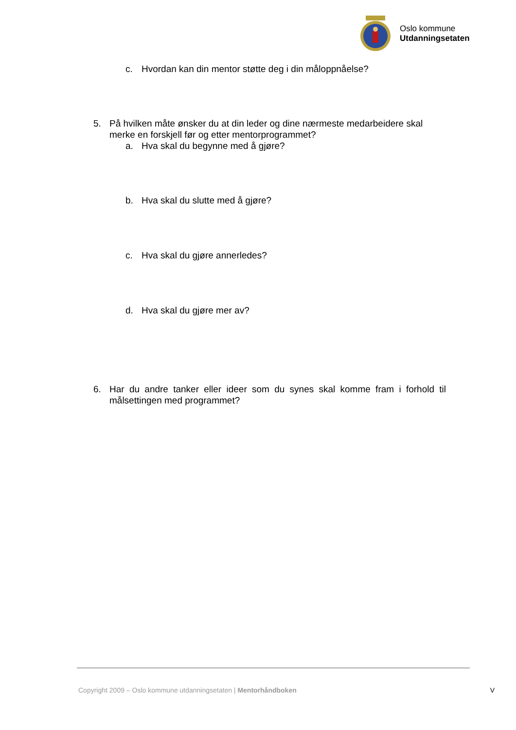Oslo kommune
Utdanningsetaten
c. Hvordan kan din mentor støtte deg i din måloppnåelse?
5. På hvilken måte ønsker du at din leder og dine nærmeste medarbeidere skal merke en forskjell før og etter mentorprogrammet?
a. Hva skal du begynne med å gjøre?
b. Hva skal du slutte med å gjøre?
c. Hva skal du gjøre annerledes?
d. Hva skal du gjøre mer av?
6. Har du andre tanker eller ideer som du synes skal komme fram i forhold til målsettingen med programmet?
Copyright 2009 – Oslo kommune utdanningsetaten | Mentorhåndboken V